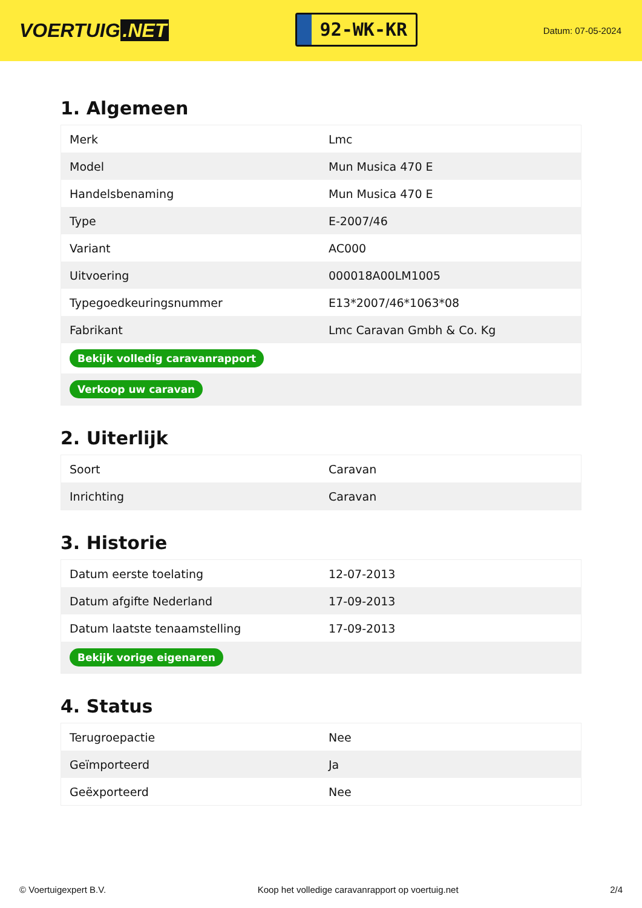VOERTUIG.NET
92-WK-KR
Datum: 07-05-2024
1. Algemeen
| Merk | Lmc |
| Model | Mun Musica 470 E |
| Handelsbenaming | Mun Musica 470 E |
| Type | E-2007/46 |
| Variant | AC000 |
| Uitvoering | 000018A00LM1005 |
| Typegoedkeuringsnummer | E13*2007/46*1063*08 |
| Fabrikant | Lmc Caravan Gmbh & Co. Kg |
| Bekijk volledig caravanrapport | |
| Verkoop uw caravan | |
2. Uiterlijk
| Soort | Caravan |
| Inrichting | Caravan |
3. Historie
| Datum eerste toelating | 12-07-2013 |
| Datum afgifte Nederland | 17-09-2013 |
| Datum laatste tenaamstelling | 17-09-2013 |
| Bekijk vorige eigenaren | |
4. Status
| Terugroepactie | Nee |
| Geïmporteerd | Ja |
| Geëxporteerd | Nee |
© Voertuigexpert B.V. Koop het volledige caravanrapport op voertuig.net 2/4